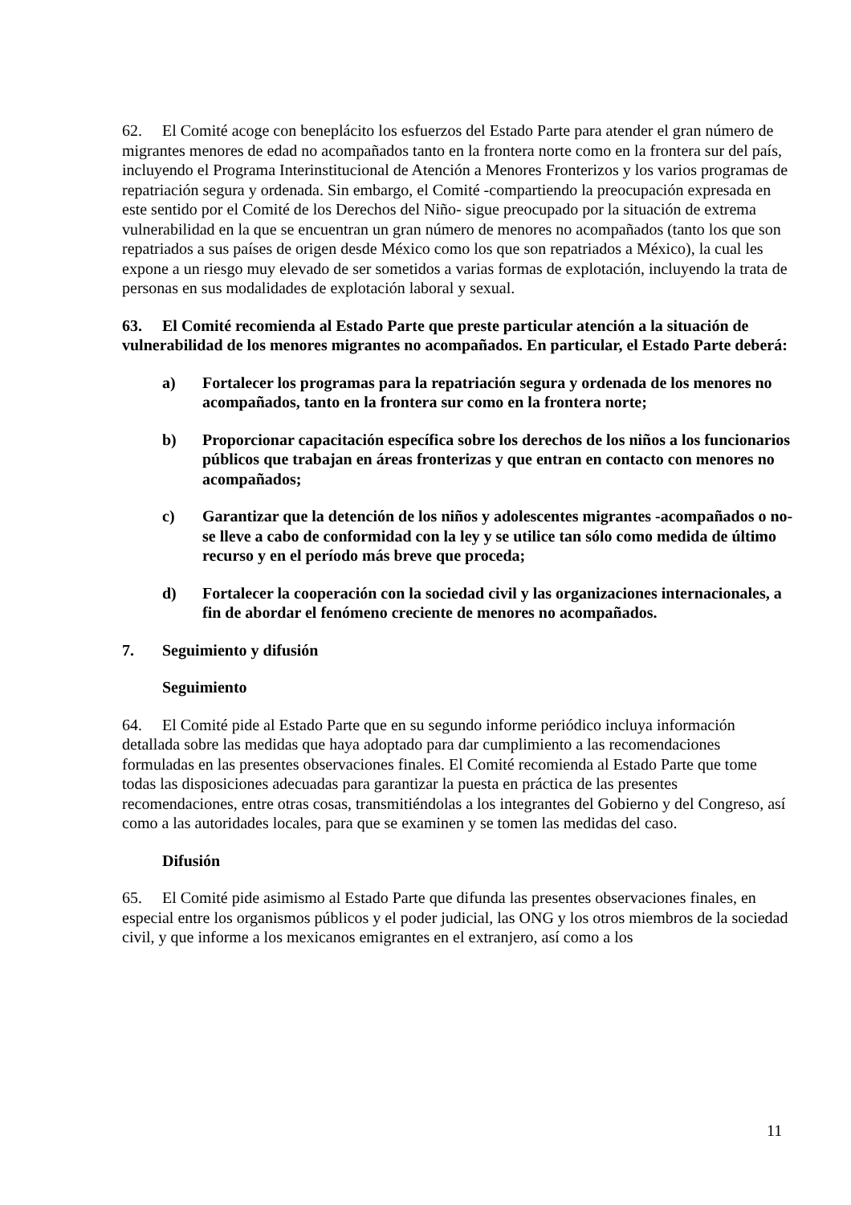62. El Comité acoge con beneplácito los esfuerzos del Estado Parte para atender el gran número de migrantes menores de edad no acompañados tanto en la frontera norte como en la frontera sur del país, incluyendo el Programa Interinstitucional de Atención a Menores Fronterizos y los varios programas de repatriación segura y ordenada. Sin embargo, el Comité -compartiendo la preocupación expresada en este sentido por el Comité de los Derechos del Niño- sigue preocupado por la situación de extrema vulnerabilidad en la que se encuentran un gran número de menores no acompañados (tanto los que son repatriados a sus países de origen desde México como los que son repatriados a México), la cual les expone a un riesgo muy elevado de ser sometidos a varias formas de explotación, incluyendo la trata de personas en sus modalidades de explotación laboral y sexual.
63. El Comité recomienda al Estado Parte que preste particular atención a la situación de vulnerabilidad de los menores migrantes no acompañados. En particular, el Estado Parte deberá:
a) Fortalecer los programas para la repatriación segura y ordenada de los menores no acompañados, tanto en la frontera sur como en la frontera norte;
b) Proporcionar capacitación específica sobre los derechos de los niños a los funcionarios públicos que trabajan en áreas fronterizas y que entran en contacto con menores no acompañados;
c) Garantizar que la detención de los niños y adolescentes migrantes -acompañados o no- se lleve a cabo de conformidad con la ley y se utilice tan sólo como medida de último recurso y en el período más breve que proceda;
d) Fortalecer la cooperación con la sociedad civil y las organizaciones internacionales, a fin de abordar el fenómeno creciente de menores no acompañados.
7. Seguimiento y difusión
Seguimiento
64. El Comité pide al Estado Parte que en su segundo informe periódico incluya información detallada sobre las medidas que haya adoptado para dar cumplimiento a las recomendaciones formuladas en las presentes observaciones finales. El Comité recomienda al Estado Parte que tome todas las disposiciones adecuadas para garantizar la puesta en práctica de las presentes recomendaciones, entre otras cosas, transmitiéndolas a los integrantes del Gobierno y del Congreso, así como a las autoridades locales, para que se examinen y se tomen las medidas del caso.
Difusión
65. El Comité pide asimismo al Estado Parte que difunda las presentes observaciones finales, en especial entre los organismos públicos y el poder judicial, las ONG y los otros miembros de la sociedad civil, y que informe a los mexicanos emigrantes en el extranjero, así como a los
11